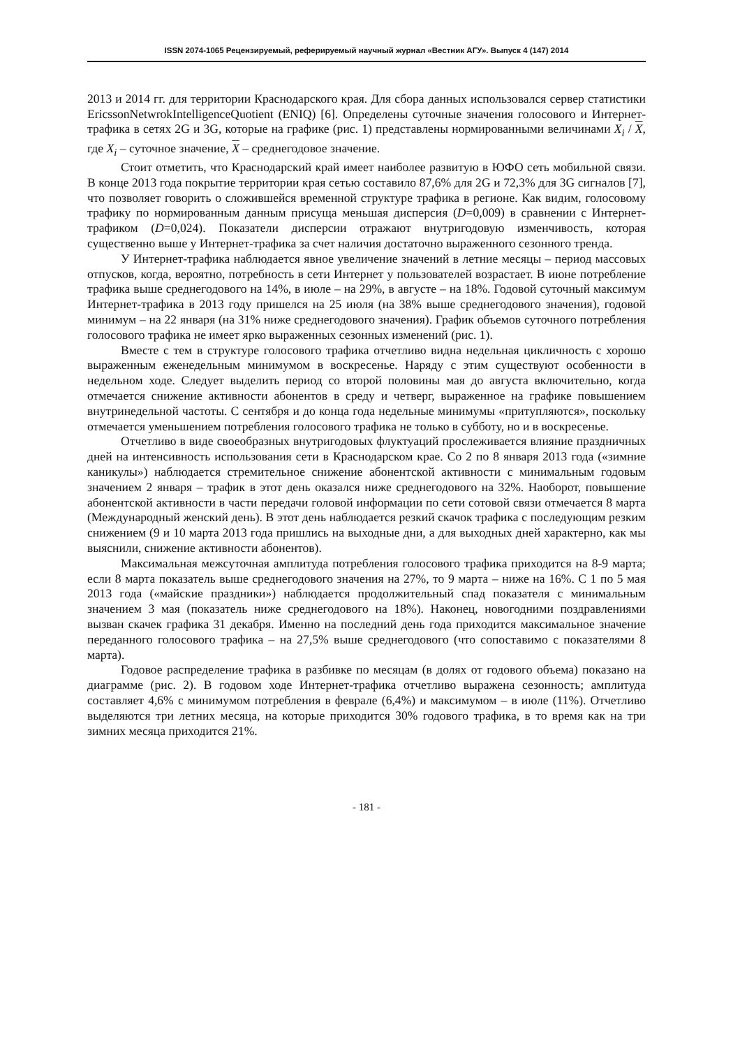ISSN 2074-1065 Рецензируемый, реферируемый научный журнал «Вестник АГУ». Выпуск 4 (147) 2014
2013 и 2014 гг. для территории Краснодарского края. Для сбора данных использовался сервер статистики EricssonNetwrokIntelligenceQuotient (ENIQ) [6]. Определены суточные значения голосового и Интернет-трафика в сетях 2G и 3G, которые на графике (рис. 1) представлены нормированными величинами X<sub>i</sub> / X, где X<sub>i</sub> – суточное значение, X – среднегодовое значение.
Стоит отметить, что Краснодарский край имеет наиболее развитую в ЮФО сеть мобильной связи. В конце 2013 года покрытие территории края сетью составило 87,6% для 2G и 72,3% для 3G сигналов [7], что позволяет говорить о сложившейся временной структуре трафика в регионе. Как видим, голосовому трафику по нормированным данным присуща меньшая дисперсия (D=0,009) в сравнении с Интернет-трафиком (D=0,024). Показатели дисперсии отражают внутригодовую изменчивость, которая существенно выше у Интернет-трафика за счет наличия достаточно выраженного сезонного тренда.
У Интернет-трафика наблюдается явное увеличение значений в летние месяцы – период массовых отпусков, когда, вероятно, потребность в сети Интернет у пользователей возрастает. В июне потребление трафика выше среднегодового на 14%, в июле – на 29%, в августе – на 18%. Годовой суточный максимум Интернет-трафика в 2013 году пришелся на 25 июля (на 38% выше среднегодового значения), годовой минимум – на 22 января (на 31% ниже среднегодового значения). График объемов суточного потребления голосового трафика не имеет ярко выраженных сезонных изменений (рис. 1).
Вместе с тем в структуре голосового трафика отчетливо видна недельная цикличность с хорошо выраженным еженедельным минимумом в воскресенье. Наряду с этим существуют особенности в недельном ходе. Следует выделить период со второй половины мая до августа включительно, когда отмечается снижение активности абонентов в среду и четверг, выраженное на графике повышением внутринедельной частоты. С сентября и до конца года недельные минимумы «притупляются», поскольку отмечается уменьшением потребления голосового трафика не только в субботу, но и в воскресенье.
Отчетливо в виде своеобразных внутригодовых флуктуаций прослеживается влияние праздничных дней на интенсивность использования сети в Краснодарском крае. Со 2 по 8 января 2013 года («зимние каникулы») наблюдается стремительное снижение абонентской активности с минимальным годовым значением 2 января – трафик в этот день оказался ниже среднегодового на 32%. Наоборот, повышение абонентской активности в части передачи головой информации по сети сотовой связи отмечается 8 марта (Международный женский день). В этот день наблюдается резкий скачок трафика с последующим резким снижением (9 и 10 марта 2013 года пришлись на выходные дни, а для выходных дней характерно, как мы выяснили, снижение активности абонентов).
Максимальная межсуточная амплитуда потребления голосового трафика приходится на 8-9 марта; если 8 марта показатель выше среднегодового значения на 27%, то 9 марта – ниже на 16%. С 1 по 5 мая 2013 года («майские праздники») наблюдается продолжительный спад показателя с минимальным значением 3 мая (показатель ниже среднегодового на 18%). Наконец, новогодними поздравлениями вызван скачек графика 31 декабря. Именно на последний день года приходится максимальное значение переданного голосового трафика – на 27,5% выше среднегодового (что сопоставимо с показателями 8 марта).
Годовое распределение трафика в разбивке по месяцам (в долях от годового объема) показано на диаграмме (рис. 2). В годовом ходе Интернет-трафика отчетливо выражена сезонность; амплитуда составляет 4,6% с минимумом потребления в феврале (6,4%) и максимумом – в июле (11%). Отчетливо выделяются три летних месяца, на которые приходится 30% годового трафика, в то время как на три зимних месяца приходится 21%.
- 181 -